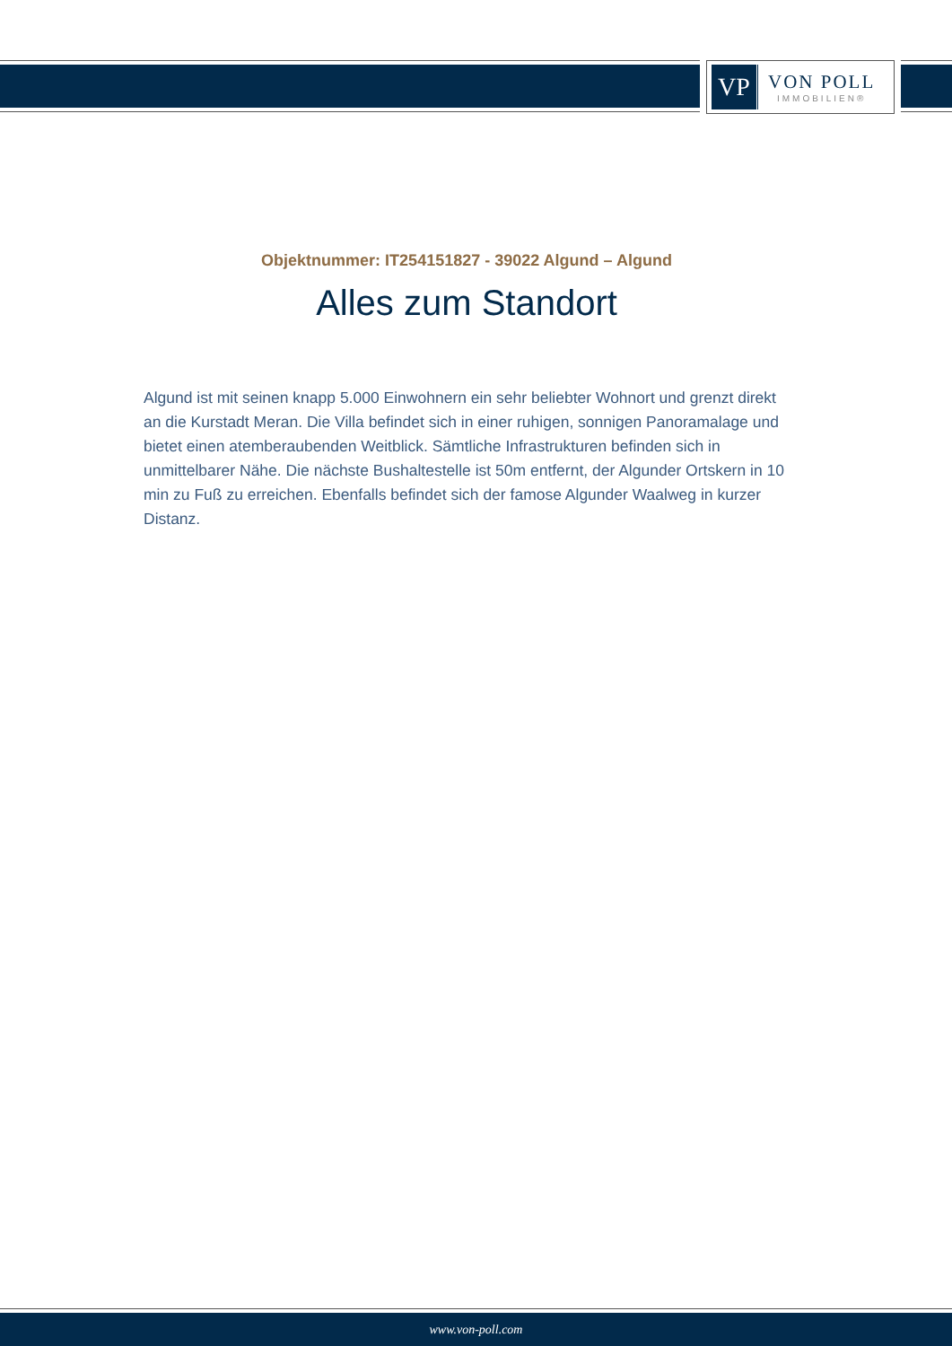VP
VON POLL
IMMOBILIEN®
Objektnummer: IT254151827 - 39022 Algund – Algund
Alles zum Standort
Algund ist mit seinen knapp 5.000 Einwohnern ein sehr beliebter Wohnort und grenzt direkt an die Kurstadt Meran. Die Villa befindet sich in einer ruhigen, sonnigen Panoramalage und bietet einen atemberaubenden Weitblick. Sämtliche Infrastrukturen befinden sich in unmittelbarer Nähe. Die nächste Bushaltestelle ist 50m entfernt, der Algunder Ortskern in 10 min zu Fuß zu erreichen. Ebenfalls befindet sich der famose Algunder Waalweg in kurzer Distanz.
www.von-poll.com